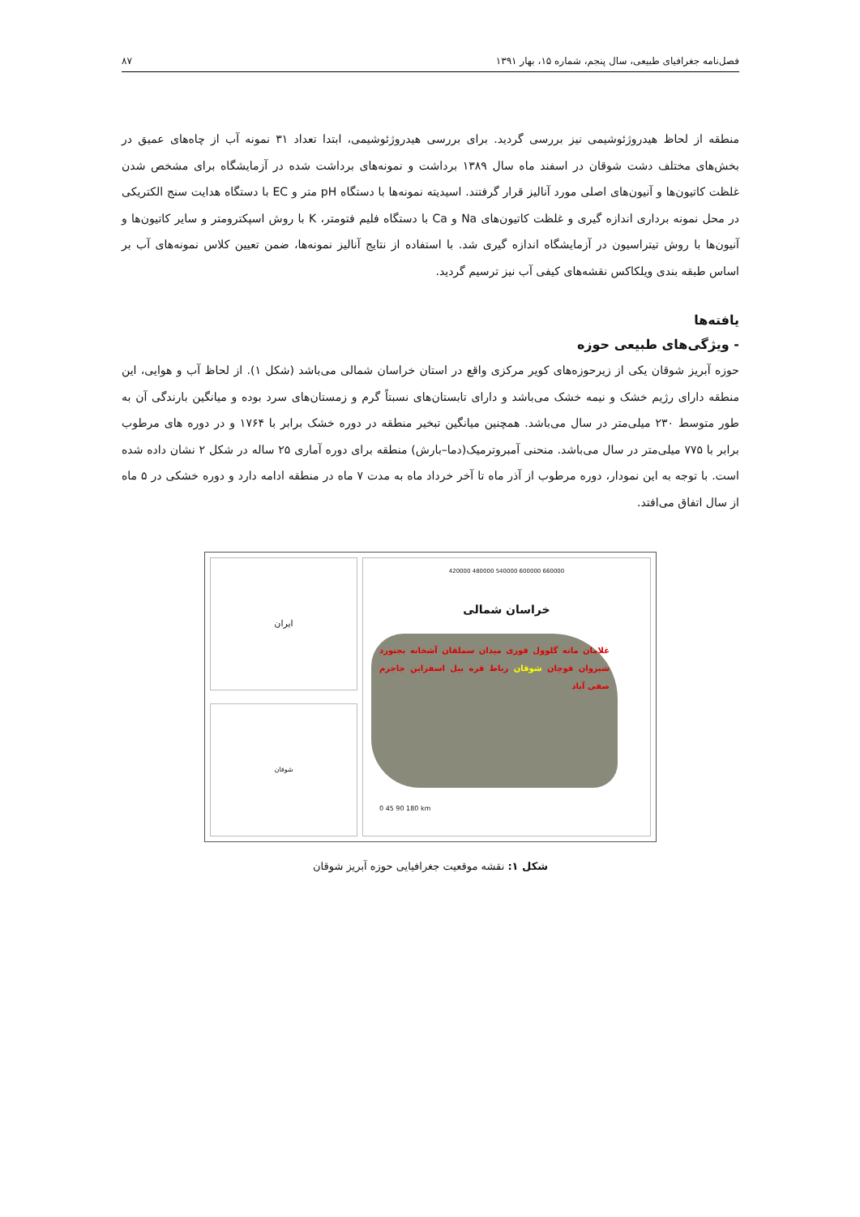فصل‌نامه جغرافیای طبیعی، سال پنجم، شماره ۱۵، بهار ۱۳۹۱ ۸۷
منطقه از لحاظ هیدروژئوشیمی نیز بررسی گردید. برای بررسی هیدروژئوشیمی، ابتدا تعداد ۳۱ نمونه آب از چاه‌های عمیق در بخش‌های مختلف دشت شوقان در اسفند ماه سال ۱۳۸۹ برداشت و نمونه‌های برداشت شده در آزمایشگاه برای مشخص شدن غلظت کاتیون‌ها و آنیون‌های اصلی مورد آنالیز قرار گرفتند. اسیدیته نمونه‌ها با دستگاه pH متر و EC با دستگاه هدایت سنج الکتریکی در محل نمونه برداری اندازه گیری و غلظت کاتیون‌های Na و Ca با دستگاه فلیم فتومتر، K با روش اسپکترومتر و سایر کاتیون‌ها و آنیون‌ها با روش تیتراسیون در آزمایشگاه اندازه گیری شد. با استفاده از نتایج آنالیز نمونه‌ها، ضمن تعیین کلاس نمونه‌های آب بر اساس طبقه بندی ویلکاکس نقشه‌های کیفی آب نیز ترسیم گردید.
یافته‌ها
- ویژگی‌های طبیعی حوزه
حوزه آبریز شوقان یکی از زیرحوزه‌های کویر مرکزی واقع در استان خراسان شمالی می‌باشد (شکل ۱). از لحاظ آب و هوایی، این منطقه دارای رژیم خشک و نیمه خشک می‌باشد و دارای تابستان‌های نسبتاً گرم و زمستان‌های سرد بوده و میانگین بارندگی آن به طور متوسط ۲۳۰ میلی‌متر در سال می‌باشد. همچنین میانگین تبخیر منطقه در دوره خشک برابر با ۱۷۶۴ و در دوره های مرطوب برابر با ۷۷۵ میلی‌متر در سال می‌باشد. منحنی آمبروترمیک(دما–بارش) منطقه برای دوره آماری ۲۵ ساله در شکل ۲ نشان داده شده است. با توجه به این نمودار، دوره مرطوب از آذر ماه تا آخر خرداد ماه به مدت ۷ ماه در منطقه ادامه دارد و دوره خشکی در ۵ ماه از سال اتفاق می‌افتد.
ایران
شوقان
420000 480000 540000 600000 660000
خراسان شمالی
غلامان مانه گلوول قوری میدان سملقان آشخانه بجنورد شیروان قوچان شوقان رباط قره بیل اسفراین جاجرم صفی آباد
0 45 90 180 km
شکل ۱: نقشه موقعیت جغرافیایی حوزه آبریز شوقان